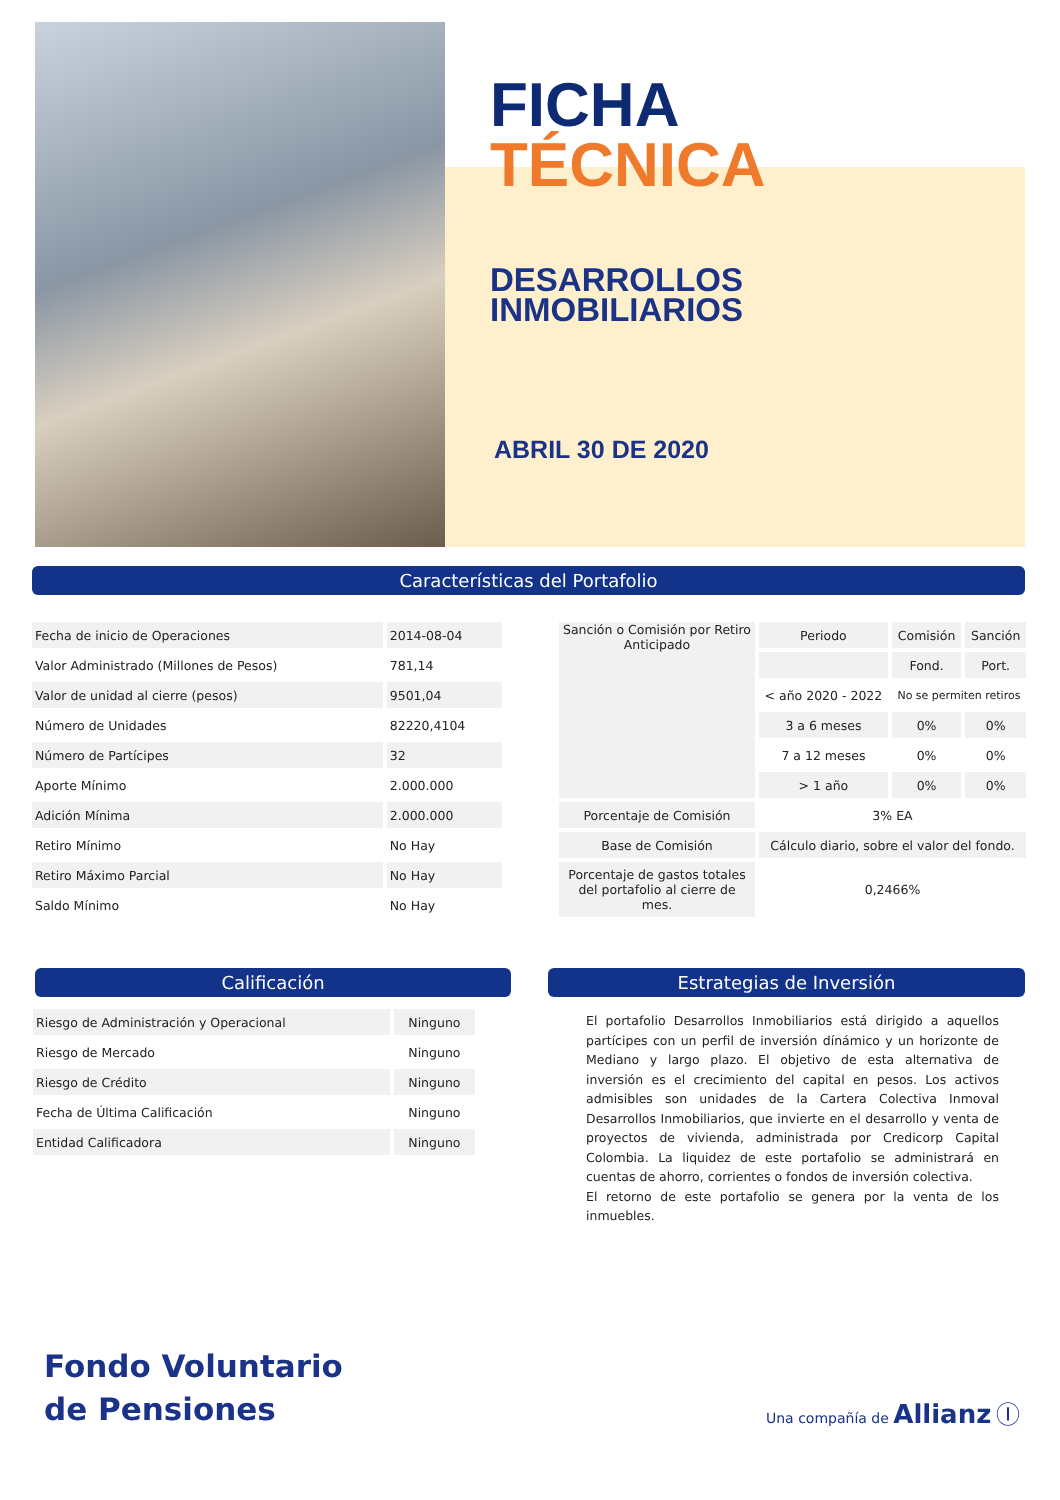FICHA
TÉCNICA
DESARROLLOS
INMOBILIARIOS
ABRIL 30 DE 2020
Características del Portafolio
| Fecha de inicio de Operaciones | 2014-08-04 |
| Valor Administrado (Millones de Pesos) | 781,14 |
| Valor de unidad al cierre (pesos) | 9501,04 |
| Número de Unidades | 82220,4104 |
| Número de Partícipes | 32 |
| Aporte Mínimo | 2.000.000 |
| Adición Mínima | 2.000.000 |
| Retiro Mínimo | No Hay |
| Retiro Máximo Parcial | No Hay |
| Saldo Mínimo | No Hay |
| Sanción o Comisión por Retiro Anticipado | Periodo | Comisión | Sanción |
| | | Fond. | Port. |
| | < año 2020 - 2022 | No se permiten retiros | |
| | 3 a 6 meses | 0% | 0% |
| | 7 a 12 meses | 0% | 0% |
| | > 1 año | 0% | 0% |
| Porcentaje de Comisión | 3% EA | | |
| Base de Comisión | Cálculo diario, sobre el valor del fondo. | | |
| Porcentaje de gastos totales del portafolio al cierre de mes. | 0,2466% | | |
Calificación
| Riesgo de Administración y Operacional | Ninguno |
| Riesgo de Mercado | Ninguno |
| Riesgo de Crédito | Ninguno |
| Fecha de Última Calificación | Ninguno |
| Entidad Calificadora | Ninguno |
Estrategias de Inversión
El portafolio Desarrollos Inmobiliarios está dirigido a aquellos partícipes con un perfil de inversión dínámico y un horizonte de Mediano y largo plazo. El objetivo de esta alternativa de inversión es el crecimiento del capital en pesos. Los activos admisibles son unidades de la Cartera Colectiva Inmoval Desarrollos Inmobiliarios, que invierte en el desarrollo y venta de proyectos de vivienda, administrada por Credicorp Capital Colombia. La liquidez de este portafolio se administrará en cuentas de ahorro, corrientes o fondos de inversión colectiva.
El retorno de este portafolio se genera por la venta de los inmuebles.
Fondo Voluntario
de Pensiones
Una compañía de Allianz Ⓘ